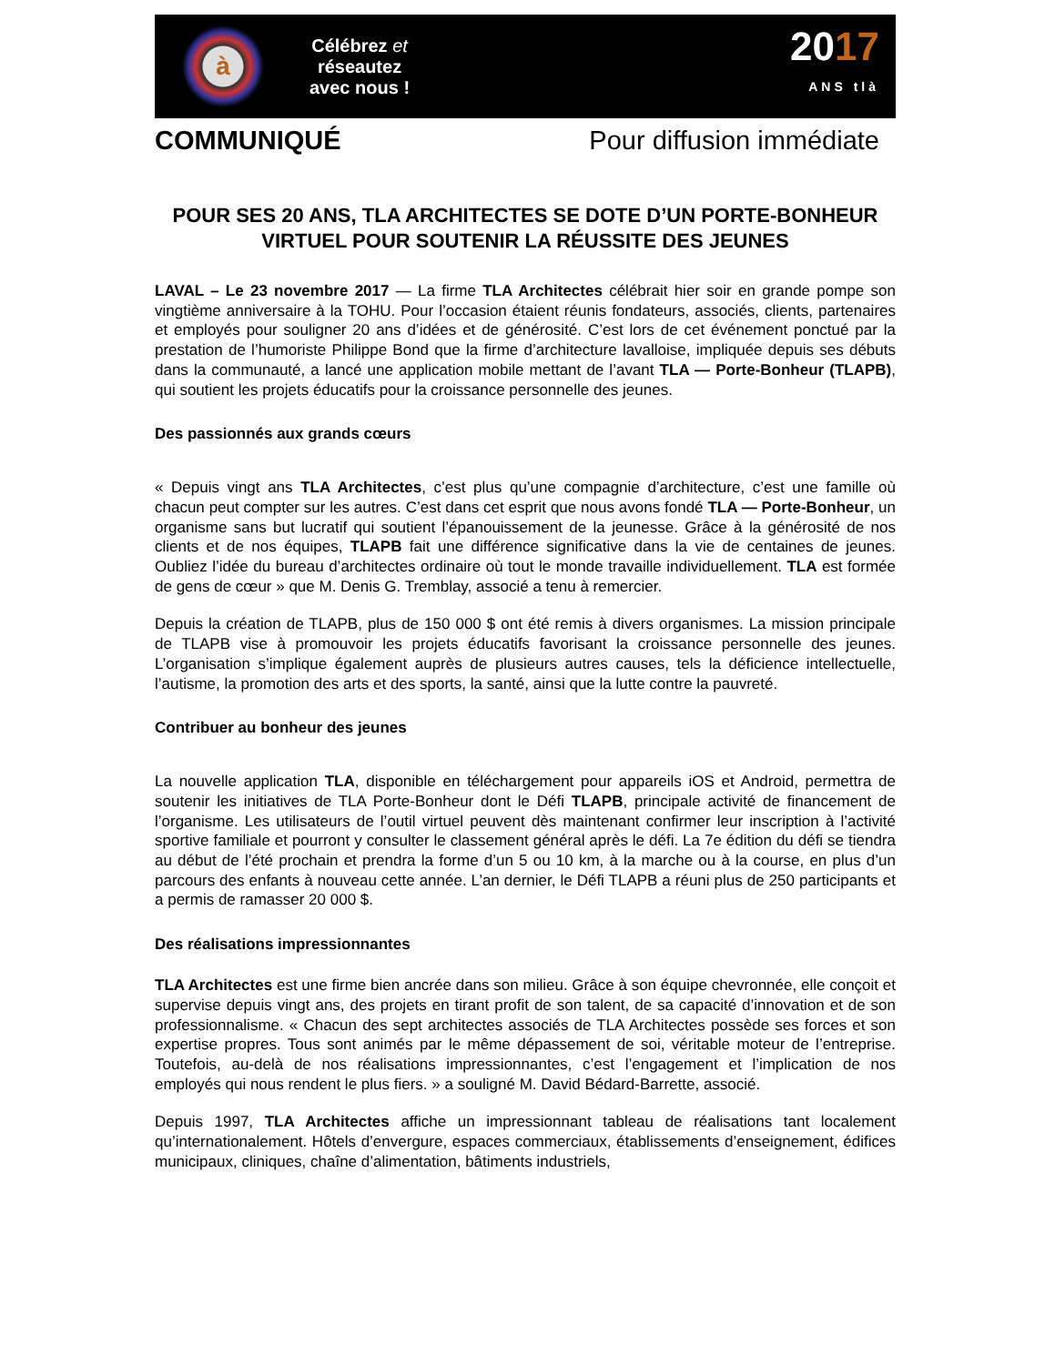à
Célébrez et
réseautez
avec nous !
2017
ANS tlà
COMMUNIQUÉ Pour diffusion immédiate
POUR SES 20 ANS, TLA ARCHITECTES SE DOTE D’UN PORTE-BONHEUR VIRTUEL POUR SOUTENIR LA RÉUSSITE DES JEUNES
LAVAL – Le 23 novembre 2017 — La firme TLA Architectes célébrait hier soir en grande pompe son vingtième anniversaire à la TOHU. Pour l’occasion étaient réunis fondateurs, associés, clients, partenaires et employés pour souligner 20 ans d’idées et de générosité. C’est lors de cet événement ponctué par la prestation de l’humoriste Philippe Bond que la firme d’architecture lavalloise, impliquée depuis ses débuts dans la communauté, a lancé une application mobile mettant de l’avant TLA — Porte-Bonheur (TLAPB), qui soutient les projets éducatifs pour la croissance personnelle des jeunes.
Des passionnés aux grands cœurs
« Depuis vingt ans TLA Architectes, c’est plus qu’une compagnie d’architecture, c’est une famille où chacun peut compter sur les autres. C’est dans cet esprit que nous avons fondé TLA — Porte-Bonheur, un organisme sans but lucratif qui soutient l’épanouissement de la jeunesse. Grâce à la générosité de nos clients et de nos équipes, TLAPB fait une différence significative dans la vie de centaines de jeunes. Oubliez l’idée du bureau d’architectes ordinaire où tout le monde travaille individuellement. TLA est formée de gens de cœur » que M. Denis G. Tremblay, associé a tenu à remercier.
Depuis la création de TLAPB, plus de 150 000 $ ont été remis à divers organismes. La mission principale de TLAPB vise à promouvoir les projets éducatifs favorisant la croissance personnelle des jeunes. L’organisation s’implique également auprès de plusieurs autres causes, tels la déficience intellectuelle, l’autisme, la promotion des arts et des sports, la santé, ainsi que la lutte contre la pauvreté.
Contribuer au bonheur des jeunes
La nouvelle application TLA, disponible en téléchargement pour appareils iOS et Android, permettra de soutenir les initiatives de TLA Porte-Bonheur dont le Défi TLAPB, principale activité de financement de l’organisme. Les utilisateurs de l’outil virtuel peuvent dès maintenant confirmer leur inscription à l’activité sportive familiale et pourront y consulter le classement général après le défi. La 7e édition du défi se tiendra au début de l’été prochain et prendra la forme d’un 5 ou 10 km, à la marche ou à la course, en plus d’un parcours des enfants à nouveau cette année. L’an dernier, le Défi TLAPB a réuni plus de 250 participants et a permis de ramasser 20 000 $.
Des réalisations impressionnantes
TLA Architectes est une firme bien ancrée dans son milieu. Grâce à son équipe chevronnée, elle conçoit et supervise depuis vingt ans, des projets en tirant profit de son talent, de sa capacité d’innovation et de son professionnalisme. « Chacun des sept architectes associés de TLA Architectes possède ses forces et son expertise propres. Tous sont animés par le même dépassement de soi, véritable moteur de l’entreprise. Toutefois, au-delà de nos réalisations impressionnantes, c’est l’engagement et l’implication de nos employés qui nous rendent le plus fiers. » a souligné M. David Bédard-Barrette, associé.
Depuis 1997, TLA Architectes affiche un impressionnant tableau de réalisations tant localement qu’internationalement. Hôtels d’envergure, espaces commerciaux, établissements d’enseignement, édifices municipaux, cliniques, chaîne d’alimentation, bâtiments industriels,